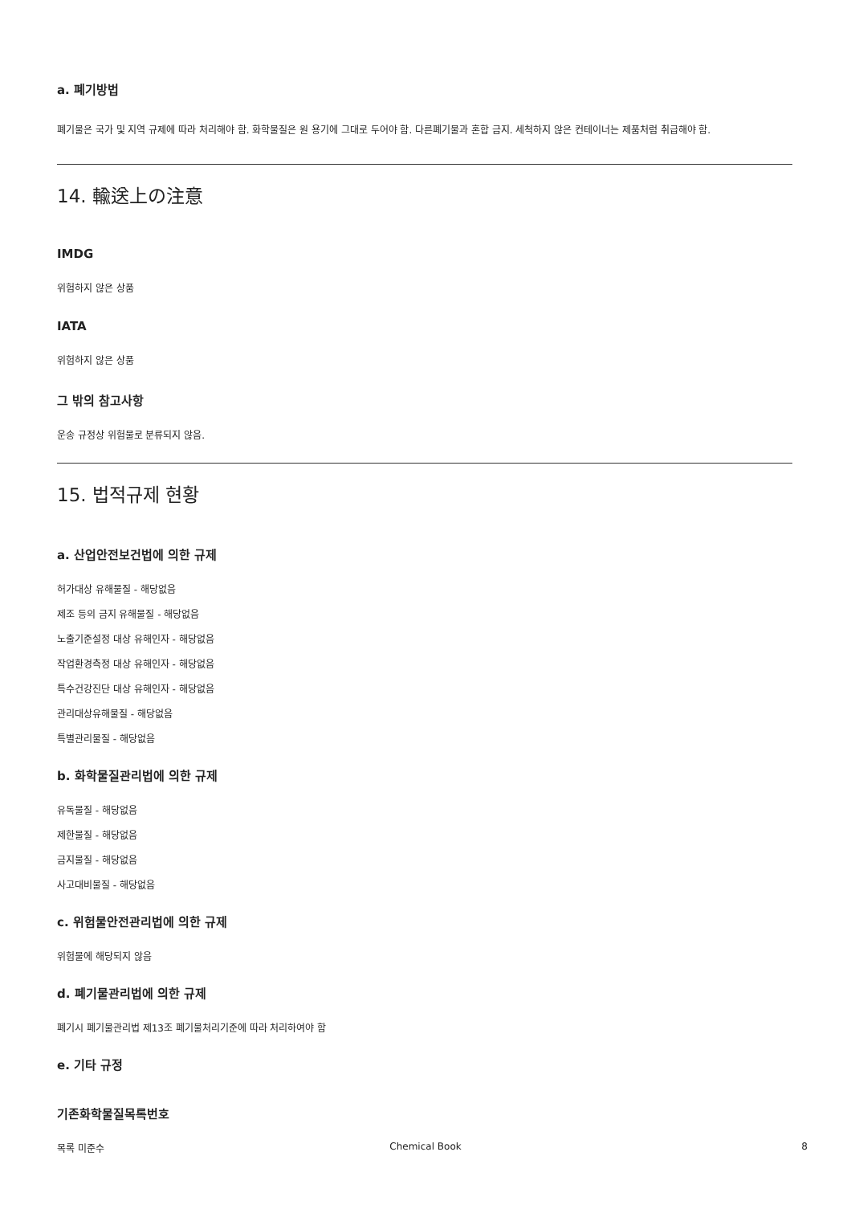a. 폐기방법
폐기물은 국가 및 지역 규제에 따라 처리해야 함. 화학물질은 원 용기에 그대로 두어야 함. 다른폐기물과 혼합 금지. 세척하지 않은 컨테이너는 제품처럼 취급해야 함.
14. 輸送上の注意
IMDG
위험하지 않은 상품
IATA
위험하지 않은 상품
그 밖의 참고사항
운송 규정상 위험물로 분류되지 않음.
15. 법적규제 현황
a. 산업안전보건법에 의한 규제
허가대상 유해물질 - 해당없음
제조 등의 금지 유해물질 - 해당없음
노출기준설정 대상 유해인자 - 해당없음
작업환경측정 대상 유해인자 - 해당없음
특수건강진단 대상 유해인자 - 해당없음
관리대상유해물질 - 해당없음
특별관리물질 - 해당없음
b. 화학물질관리법에 의한 규제
유독물질 - 해당없음
제한물질 - 해당없음
금지물질 - 해당없음
사고대비물질 - 해당없음
c. 위험물안전관리법에 의한 규제
위험물에 해당되지 않음
d. 폐기물관리법에 의한 규제
폐기시 폐기물관리법 제13조 폐기물처리기준에 따라 처리하여야 함
e. 기타 규정
기존화학물질목록번호
목록 미준수
Chemical Book 8